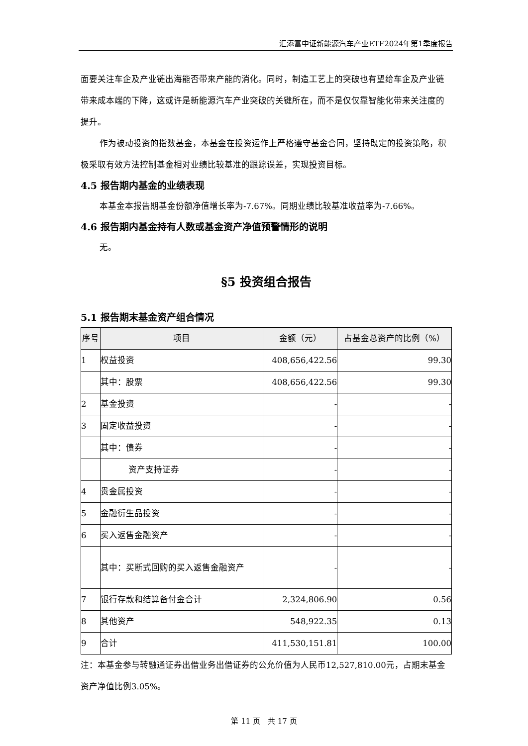汇添富中证新能源汽车产业ETF2024年第1季度报告
面要关注车企及产业链出海能否带来产能的消化。同时，制造工艺上的突破也有望给车企及产业链带来成本端的下降，这或许是新能源汽车产业突破的关键所在，而不是仅仅靠智能化带来关注度的提升。
作为被动投资的指数基金，本基金在投资运作上严格遵守基金合同，坚持既定的投资策略，积极采取有效方法控制基金相对业绩比较基准的跟踪误差，实现投资目标。
4.5 报告期内基金的业绩表现
本基金本报告期基金份额净值增长率为-7.67%。同期业绩比较基准收益率为-7.66%。
4.6 报告期内基金持有人数或基金资产净值预警情形的说明
无。
§5 投资组合报告
5.1 报告期末基金资产组合情况
| 序号 | 项目 | 金额（元） | 占基金总资产的比例（%） |
| --- | --- | --- | --- |
| 1 | 权益投资 | 408,656,422.56 | 99.30 |
| | 其中：股票 | 408,656,422.56 | 99.30 |
| 2 | 基金投资 | - | - |
| 3 | 固定收益投资 | - | - |
| | 其中：债券 | - | - |
| | 资产支持证券 | - | - |
| 4 | 贵金属投资 | - | - |
| 5 | 金融衍生品投资 | - | - |
| 6 | 买入返售金融资产 | - | - |
| | 其中：买断式回购的买入返售金融资产 | - | - |
| 7 | 银行存款和结算备付金合计 | 2,324,806.90 | 0.56 |
| 8 | 其他资产 | 548,922.35 | 0.13 |
| 9 | 合计 | 411,530,151.81 | 100.00 |
注：本基金参与转融通证券出借业务出借证券的公允价值为人民币12,527,810.00元，占期末基金资产净值比例3.05%。
第 11 页　共 17 页